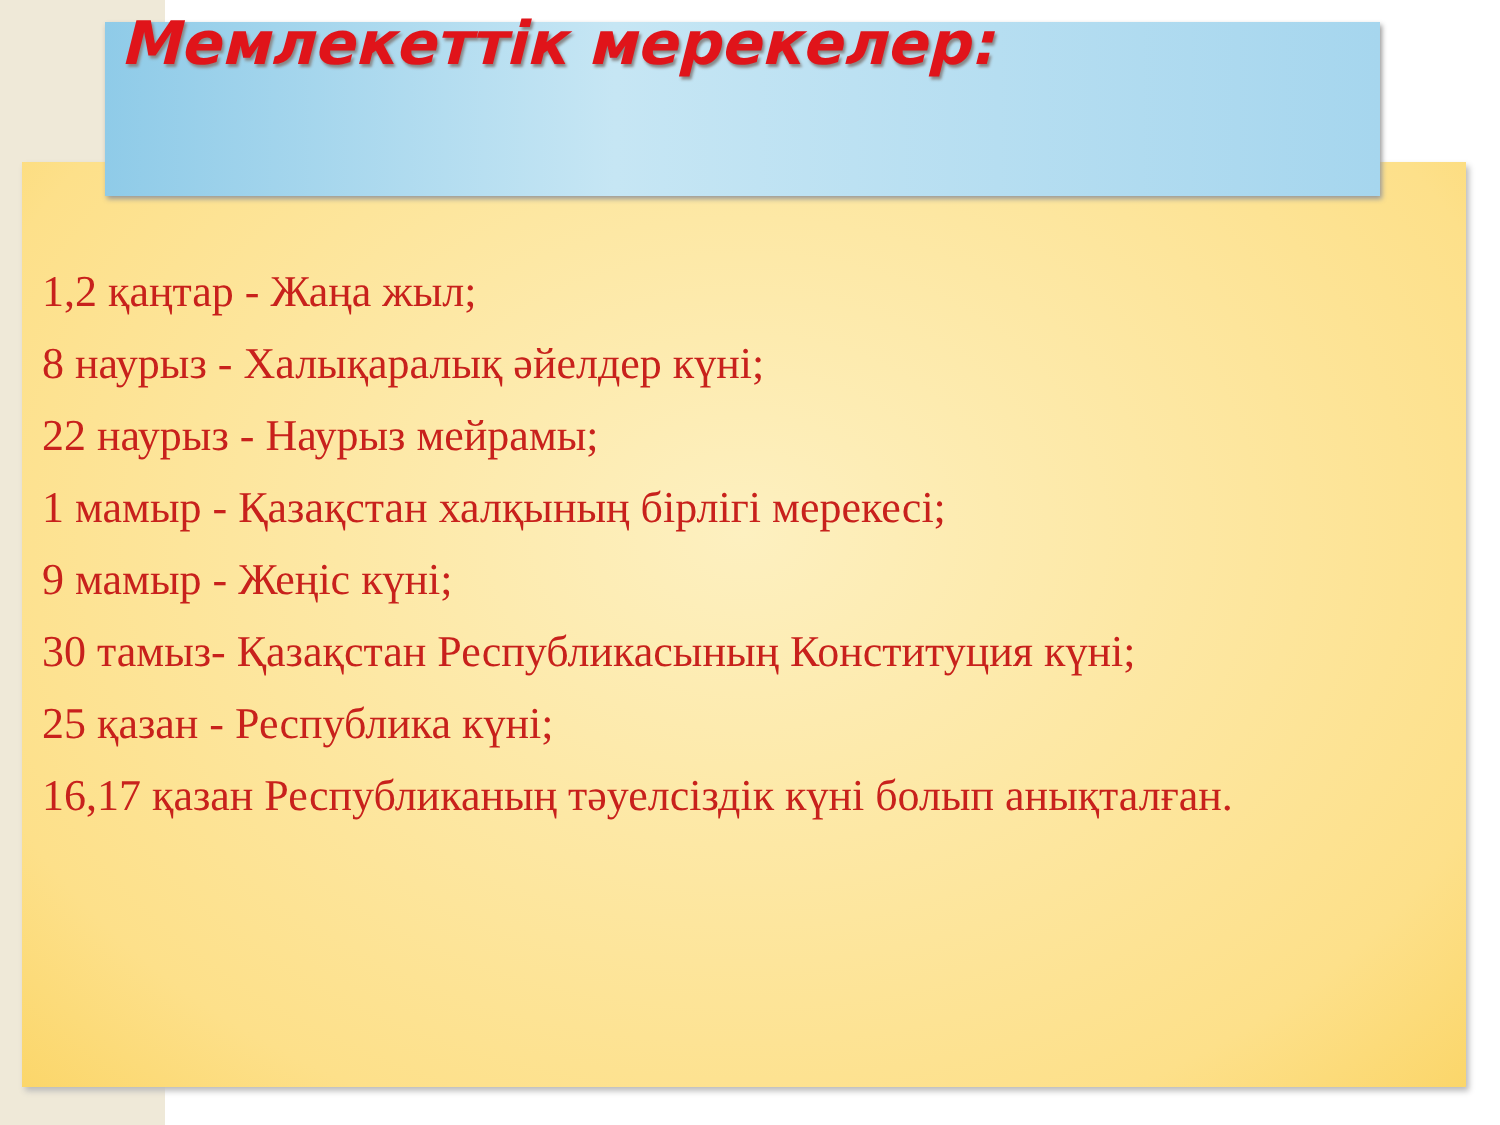Мемлекеттік мерекелер:
1,2 қаңтар - Жаңа жыл;
8 наурыз - Халықаралық әйелдер күні;
22 наурыз - Наурыз мейрамы;
1 мамыр - Қазақстан халқының бірлігі мерекесі;
9 мамыр - Жеңіс күні;
30 тамыз- Қазақстан Республикасының Конституция күні;
25 қазан - Республика күні;
16,17 қазан Республиканың тәуелсіздік күні болып анықталған.